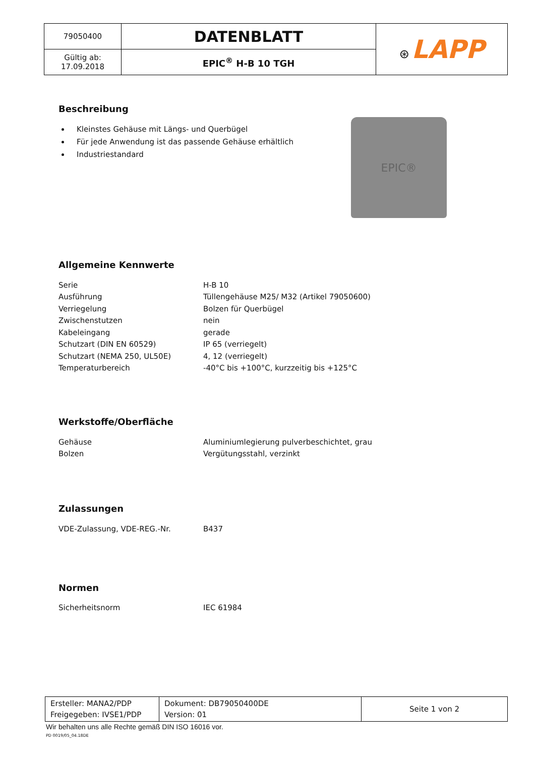| 79050400 | DATENBLATT | ⊛ LAPP |
| Gültig ab: 17.09.2018 | EPIC<sup>®</sup> H-B 10 TGH | |
Beschreibung
Kleinstes Gehäuse mit Längs- und Querbügel
Für jede Anwendung ist das passende Gehäuse erhältlich
Industriestandard
EPIC®
Allgemeine Kennwerte
| Serie | H-B 10 |
| Ausführung | Tüllengehäuse M25/ M32 (Artikel 79050600) |
| Verriegelung | Bolzen für Querbügel |
| Zwischenstutzen | nein |
| Kabeleingang | gerade |
| Schutzart (DIN EN 60529) | IP 65 (verriegelt) |
| Schutzart (NEMA 250, UL50E) | 4, 12 (verriegelt) |
| Temperaturbereich | -40°C bis +100°C, kurzzeitig bis +125°C |
Werkstoffe/Oberfläche
| Gehäuse | Aluminiumlegierung pulverbeschichtet, grau |
| Bolzen | Vergütungsstahl, verzinkt |
Zulassungen
| VDE-Zulassung, VDE-REG.-Nr. | B437 |
Normen
| Sicherheitsnorm | IEC 61984 |
| Ersteller: MANA2/PDP Freigegeben: IVSE1/PDP | Dokument: DB79050400DE Version: 01 | Seite 1 von 2 |
Wir behalten uns alle Rechte gemäß DIN ISO 16016 vor.
PD 0019/05_04.18DE